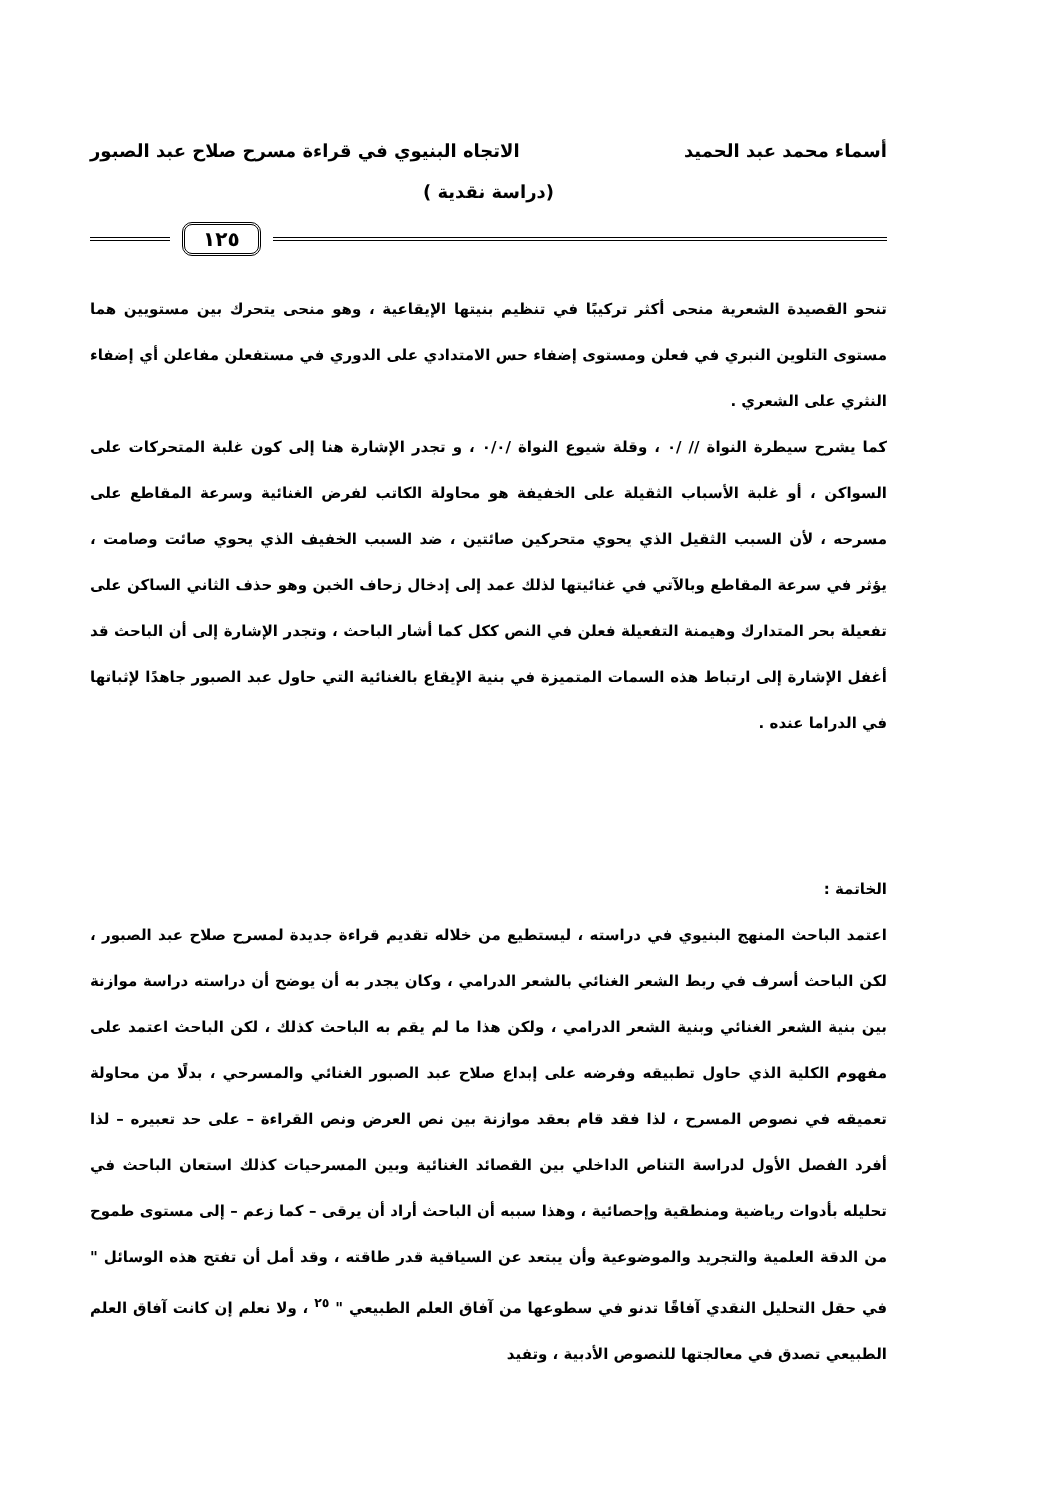أسماء محمد عبد الحميد الاتجاه البنيوي في قراءة مسرح صلاح عبد الصبور
(دراسة نقدية )
١٢٥
تنحو القصيدة الشعرية منحى أكثر تركيبًا في تنظيم بنيتها الإيقاعية ، وهو منحى يتحرك بين مستويين هما مستوى التلوين النبري في فعلن ومستوى إضفاء حس الامتدادي على الدوري في مستفعلن مفاعلن أي إضفاء النثري على الشعري .
كما يشرح سيطرة النواة // /٠ ، وقلة شيوع النواة /٠/٠ ، و تجدر الإشارة هنا إلى كون غلبة المتحركات على السواكن ، أو غلبة الأسباب الثقيلة على الخفيفة هو محاولة الكاتب لفرض الغنائية وسرعة المقاطع على مسرحه ، لأن السبب الثقيل الذي يحوي متحركين صائتين ، ضد السبب الخفيف الذي يحوي صائت وصامت ، يؤثر في سرعة المقاطع وبالآتي في غنائيتها لذلك عمد إلى إدخال زحاف الخبن وهو حذف الثاني الساكن على تفعيلة بحر المتدارك وهيمنة التفعيلة فعلن في النص ككل كما أشار الباحث ، وتجدر الإشارة إلى أن الباحث قد أغفل الإشارة إلى ارتباط هذه السمات المتميزة في بنية الإيقاع بالغنائية التي حاول عبد الصبور جاهدًا لإثباتها في الدراما عنده .
الخاتمة :
اعتمد الباحث المنهج البنيوي في دراسته ، ليستطيع من خلاله تقديم قراءة جديدة لمسرح صلاح عبد الصبور ، لكن الباحث أسرف في ربط الشعر الغنائي بالشعر الدرامي ، وكان يجدر به أن يوضح أن دراسته دراسة موازنة بين بنية الشعر الغنائي وبنية الشعر الدرامي ، ولكن هذا ما لم يقم به الباحث كذلك ، لكن الباحث اعتمد على مفهوم الكلية الذي حاول تطبيقه وفرضه على إبداع صلاح عبد الصبور الغنائي والمسرحي ، بدلًا من محاولة تعميقه في نصوص المسرح ، لذا فقد قام بعقد موازنة بين نص العرض ونص القراءة – على حد تعبيره – لذا أفرد الفصل الأول لدراسة التناص الداخلي بين القصائد الغنائية وبين المسرحيات كذلك استعان الباحث في تحليله بأدوات رياضية ومنطقية وإحصائية ، وهذا سببه أن الباحث أراد أن يرقى – كما زعم – إلى مستوى طموح من الدقة العلمية والتجريد والموضوعية وأن يبتعد عن السياقية قدر طاقته ، وقد أمل أن تفتح هذه الوسائل " في حقل التحليل النقدي آفاقًا تدنو في سطوعها من آفاق العلم الطبيعي " <sup>٢٥</sup> ، ولا نعلم إن كانت آفاق العلم الطبيعي تصدق في معالجتها للنصوص الأدبية ، وتفيد